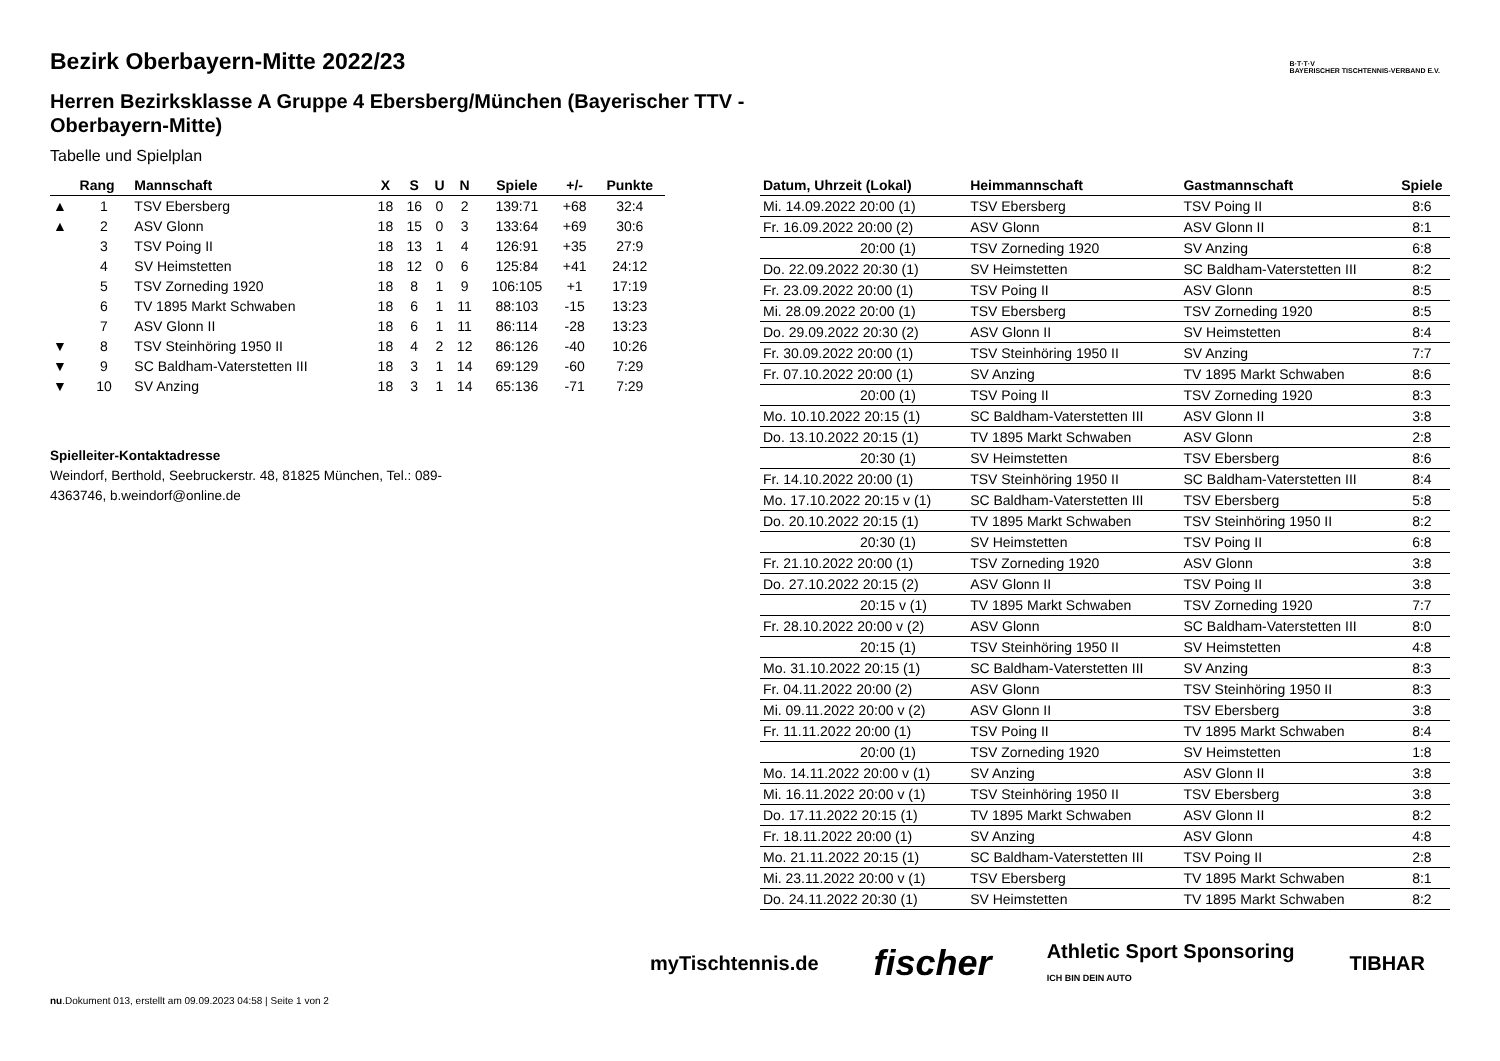B·T·T·V
BAYERISCHER TISCHTENNIS-VERBAND E.V.
Bezirk Oberbayern-Mitte 2022/23
Herren Bezirksklasse A Gruppe 4 Ebersberg/München (Bayerischer TTV - Oberbayern-Mitte)
Tabelle und Spielplan
| | Rang | Mannschaft | X | S | U | N | Spiele | +/- | Punkte |
| --- | --- | --- | --- | --- | --- | --- | --- | --- | --- |
| ▲ | 1 | TSV Ebersberg | 18 | 16 | 0 | 2 | 139:71 | +68 | 32:4 |
| ▲ | 2 | ASV Glonn | 18 | 15 | 0 | 3 | 133:64 | +69 | 30:6 |
| | 3 | TSV Poing II | 18 | 13 | 1 | 4 | 126:91 | +35 | 27:9 |
| | 4 | SV Heimstetten | 18 | 12 | 0 | 6 | 125:84 | +41 | 24:12 |
| | 5 | TSV Zorneding 1920 | 18 | 8 | 1 | 9 | 106:105 | +1 | 17:19 |
| | 6 | TV 1895 Markt Schwaben | 18 | 6 | 1 | 11 | 88:103 | -15 | 13:23 |
| | 7 | ASV Glonn II | 18 | 6 | 1 | 11 | 86:114 | -28 | 13:23 |
| ▼ | 8 | TSV Steinhöring 1950 II | 18 | 4 | 2 | 12 | 86:126 | -40 | 10:26 |
| ▼ | 9 | SC Baldham-Vaterstetten III | 18 | 3 | 1 | 14 | 69:129 | -60 | 7:29 |
| ▼ | 10 | SV Anzing | 18 | 3 | 1 | 14 | 65:136 | -71 | 7:29 |
Spielleiter-Kontaktadresse
Weindorf, Berthold, Seebruckerstr. 48, 81825 München, Tel.: 089-4363746, b.weindorf@online.de
| Datum, Uhrzeit (Lokal) | Heimmannschaft | Gastmannschaft | Spiele |
| --- | --- | --- | --- |
| Mi. 14.09.2022 20:00 (1) | TSV Ebersberg | TSV Poing II | 8:6 |
| Fr. 16.09.2022 20:00 (2) | ASV Glonn | ASV Glonn II | 8:1 |
| 20:00 (1) | TSV Zorneding 1920 | SV Anzing | 6:8 |
| Do. 22.09.2022 20:30 (1) | SV Heimstetten | SC Baldham-Vaterstetten III | 8:2 |
| Fr. 23.09.2022 20:00 (1) | TSV Poing II | ASV Glonn | 8:5 |
| Mi. 28.09.2022 20:00 (1) | TSV Ebersberg | TSV Zorneding 1920 | 8:5 |
| Do. 29.09.2022 20:30 (2) | ASV Glonn II | SV Heimstetten | 8:4 |
| Fr. 30.09.2022 20:00 (1) | TSV Steinhöring 1950 II | SV Anzing | 7:7 |
| Fr. 07.10.2022 20:00 (1) | SV Anzing | TV 1895 Markt Schwaben | 8:6 |
| 20:00 (1) | TSV Poing II | TSV Zorneding 1920 | 8:3 |
| Mo. 10.10.2022 20:15 (1) | SC Baldham-Vaterstetten III | ASV Glonn II | 3:8 |
| Do. 13.10.2022 20:15 (1) | TV 1895 Markt Schwaben | ASV Glonn | 2:8 |
| 20:30 (1) | SV Heimstetten | TSV Ebersberg | 8:6 |
| Fr. 14.10.2022 20:00 (1) | TSV Steinhöring 1950 II | SC Baldham-Vaterstetten III | 8:4 |
| Mo. 17.10.2022 20:15 v (1) | SC Baldham-Vaterstetten III | TSV Ebersberg | 5:8 |
| Do. 20.10.2022 20:15 (1) | TV 1895 Markt Schwaben | TSV Steinhöring 1950 II | 8:2 |
| 20:30 (1) | SV Heimstetten | TSV Poing II | 6:8 |
| Fr. 21.10.2022 20:00 (1) | TSV Zorneding 1920 | ASV Glonn | 3:8 |
| Do. 27.10.2022 20:15 (2) | ASV Glonn II | TSV Poing II | 3:8 |
| 20:15 v (1) | TV 1895 Markt Schwaben | TSV Zorneding 1920 | 7:7 |
| Fr. 28.10.2022 20:00 v (2) | ASV Glonn | SC Baldham-Vaterstetten III | 8:0 |
| 20:15 (1) | TSV Steinhöring 1950 II | SV Heimstetten | 4:8 |
| Mo. 31.10.2022 20:15 (1) | SC Baldham-Vaterstetten III | SV Anzing | 8:3 |
| Fr. 04.11.2022 20:00 (2) | ASV Glonn | TSV Steinhöring 1950 II | 8:3 |
| Mi. 09.11.2022 20:00 v (2) | ASV Glonn II | TSV Ebersberg | 3:8 |
| Fr. 11.11.2022 20:00 (1) | TSV Poing II | TV 1895 Markt Schwaben | 8:4 |
| 20:00 (1) | TSV Zorneding 1920 | SV Heimstetten | 1:8 |
| Mo. 14.11.2022 20:00 v (1) | SV Anzing | ASV Glonn II | 3:8 |
| Mi. 16.11.2022 20:00 v (1) | TSV Steinhöring 1950 II | TSV Ebersberg | 3:8 |
| Do. 17.11.2022 20:15 (1) | TV 1895 Markt Schwaben | ASV Glonn II | 8:2 |
| Fr. 18.11.2022 20:00 (1) | SV Anzing | ASV Glonn | 4:8 |
| Mo. 21.11.2022 20:15 (1) | SC Baldham-Vaterstetten III | TSV Poing II | 2:8 |
| Mi. 23.11.2022 20:00 v (1) | TSV Ebersberg | TV 1895 Markt Schwaben | 8:1 |
| Do. 24.11.2022 20:30 (1) | SV Heimstetten | TV 1895 Markt Schwaben | 8:2 |
myTischtennis.de fischer Athletic Sport Sponsoring
ICH BIN DEIN AUTO TIBHAR
nu.Dokument 013, erstellt am 09.09.2023 04:58 | Seite 1 von 2